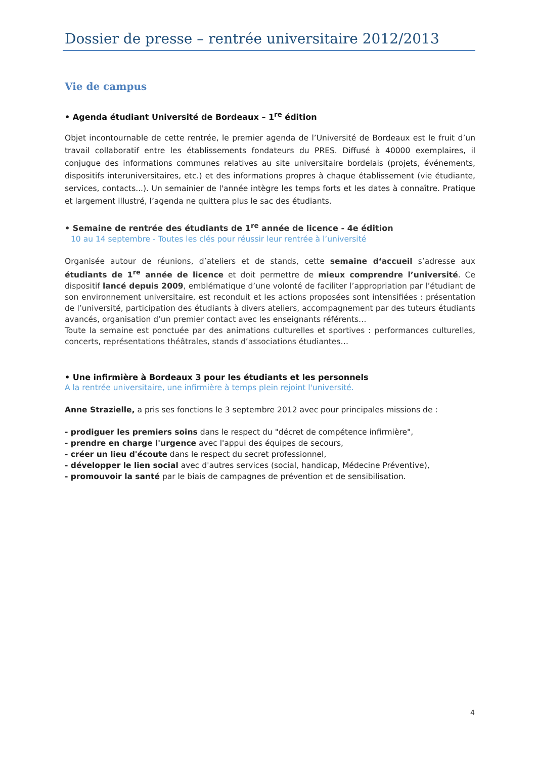Dossier de presse – rentrée universitaire 2012/2013
Vie de campus
• Agenda étudiant Université de Bordeaux – 1<sup>re</sup> édition
Objet incontournable de cette rentrée, le premier agenda de l’Université de Bordeaux est le fruit d’un travail collaboratif entre les établissements fondateurs du PRES. Diffusé à 40000 exemplaires, il conjugue des informations communes relatives au site universitaire bordelais (projets, événements, dispositifs interuniversitaires, etc.) et des informations propres à chaque établissement (vie étudiante, services, contacts...). Un semainier de l'année intègre les temps forts et les dates à connaître. Pratique et largement illustré, l’agenda ne quittera plus le sac des étudiants.
• Semaine de rentrée des étudiants de 1<sup>re</sup> année de licence - 4e édition
10 au 14 septembre - Toutes les clés pour réussir leur rentrée à l’université
Organisée autour de réunions, d’ateliers et de stands, cette semaine d‘accueil s’adresse aux étudiants de 1<sup>re</sup> année de licence et doit permettre de mieux comprendre l’université. Ce dispositif lancé depuis 2009, emblématique d’une volonté de faciliter l’appropriation par l’étudiant de son environnement universitaire, est reconduit et les actions proposées sont intensifiées : présentation de l’université, participation des étudiants à divers ateliers, accompagnement par des tuteurs étudiants avancés, organisation d’un premier contact avec les enseignants référents…
Toute la semaine est ponctuée par des animations culturelles et sportives : performances culturelles, concerts, représentations théâtrales, stands d’associations étudiantes…
• Une infirmière à Bordeaux 3 pour les étudiants et les personnels
A la rentrée universitaire, une infirmière à temps plein rejoint l'université.
Anne Strazielle, a pris ses fonctions le 3 septembre 2012 avec pour principales missions de :
- prodiguer les premiers soins dans le respect du "décret de compétence infirmière",
- prendre en charge l'urgence avec l'appui des équipes de secours,
- créer un lieu d'écoute dans le respect du secret professionnel,
- développer le lien social avec d'autres services (social, handicap, Médecine Préventive),
- promouvoir la santé par le biais de campagnes de prévention et de sensibilisation.
4